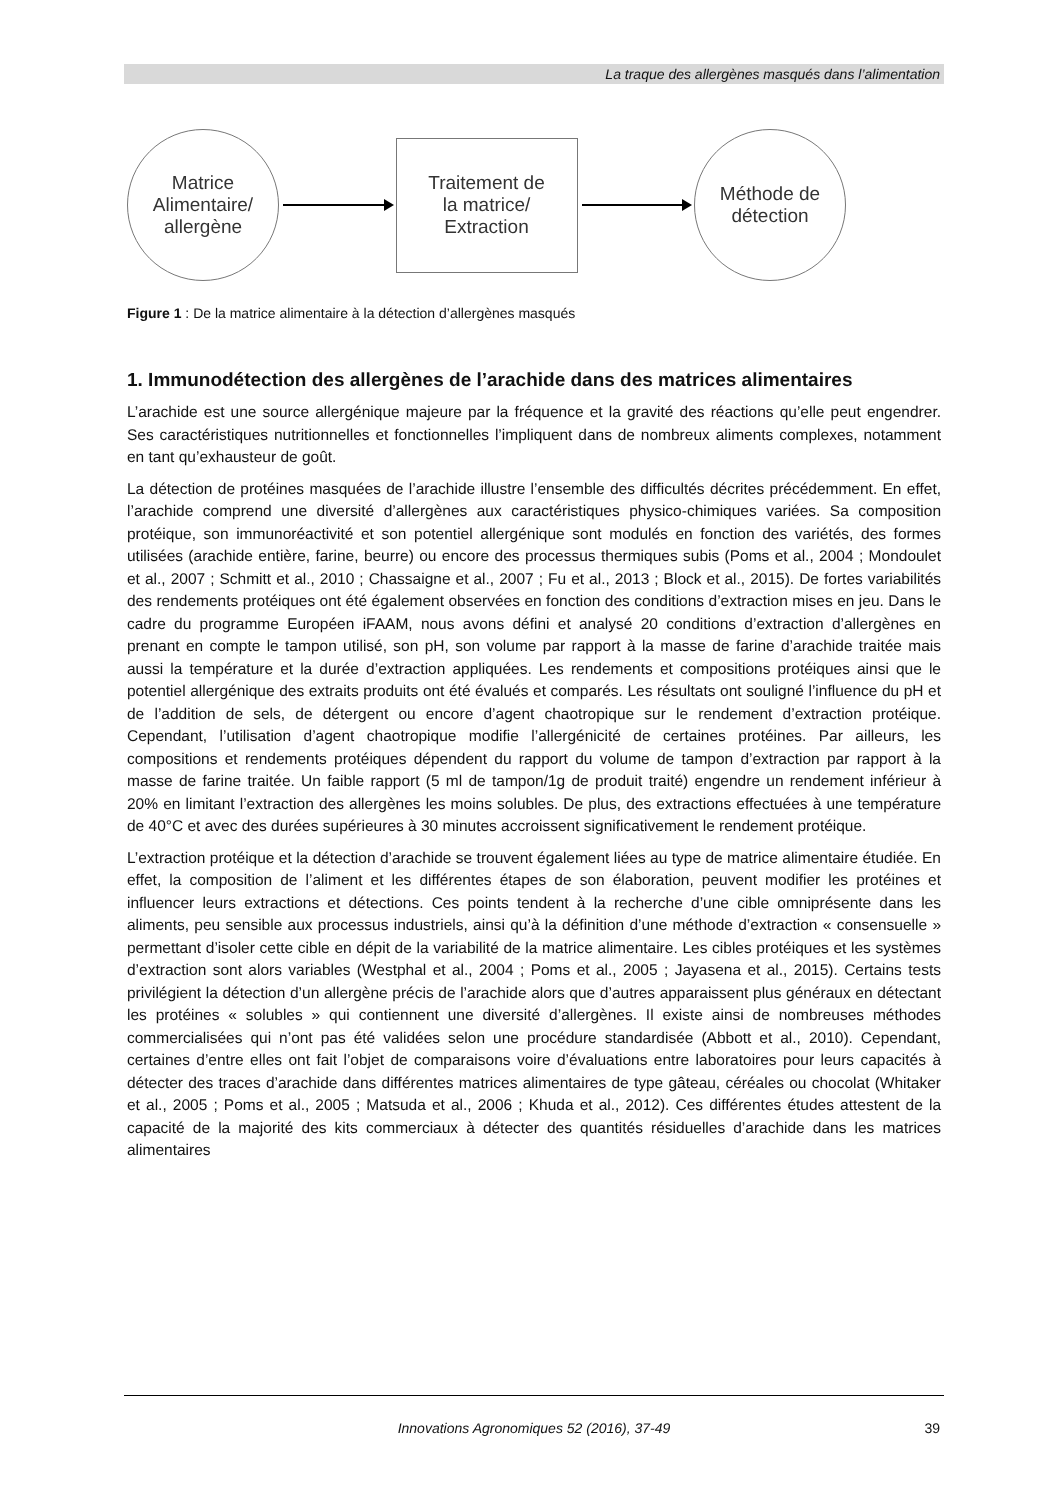La traque des allergènes masqués dans l’alimentation
Matrice
Alimentaire/
allergène
Traitement de
la matrice/
Extraction
Méthode de
détection
Figure 1 : De la matrice alimentaire à la détection d’allergènes masqués
1. Immunodétection des allergènes de l’arachide dans des matrices alimentaires
L’arachide est une source allergénique majeure par la fréquence et la gravité des réactions qu’elle peut engendrer. Ses caractéristiques nutritionnelles et fonctionnelles l’impliquent dans de nombreux aliments complexes, notamment en tant qu’exhausteur de goût.
La détection de protéines masquées de l’arachide illustre l’ensemble des difficultés décrites précédemment. En effet, l’arachide comprend une diversité d’allergènes aux caractéristiques physico-chimiques variées. Sa composition protéique, son immunoréactivité et son potentiel allergénique sont modulés en fonction des variétés, des formes utilisées (arachide entière, farine, beurre) ou encore des processus thermiques subis (Poms et al., 2004 ; Mondoulet et al., 2007 ; Schmitt et al., 2010 ; Chassaigne et al., 2007 ; Fu et al., 2013 ; Block et al., 2015). De fortes variabilités des rendements protéiques ont été également observées en fonction des conditions d’extraction mises en jeu. Dans le cadre du programme Européen iFAAM, nous avons défini et analysé 20 conditions d’extraction d’allergènes en prenant en compte le tampon utilisé, son pH, son volume par rapport à la masse de farine d’arachide traitée mais aussi la température et la durée d’extraction appliquées. Les rendements et compositions protéiques ainsi que le potentiel allergénique des extraits produits ont été évalués et comparés. Les résultats ont souligné l’influence du pH et de l’addition de sels, de détergent ou encore d’agent chaotropique sur le rendement d’extraction protéique. Cependant, l’utilisation d’agent chaotropique modifie l’allergénicité de certaines protéines. Par ailleurs, les compositions et rendements protéiques dépendent du rapport du volume de tampon d’extraction par rapport à la masse de farine traitée. Un faible rapport (5 ml de tampon/1g de produit traité) engendre un rendement inférieur à 20% en limitant l’extraction des allergènes les moins solubles. De plus, des extractions effectuées à une température de 40°C et avec des durées supérieures à 30 minutes accroissent significativement le rendement protéique.
L’extraction protéique et la détection d’arachide se trouvent également liées au type de matrice alimentaire étudiée. En effet, la composition de l’aliment et les différentes étapes de son élaboration, peuvent modifier les protéines et influencer leurs extractions et détections. Ces points tendent à la recherche d’une cible omniprésente dans les aliments, peu sensible aux processus industriels, ainsi qu’à la définition d’une méthode d’extraction « consensuelle » permettant d’isoler cette cible en dépit de la variabilité de la matrice alimentaire. Les cibles protéiques et les systèmes d’extraction sont alors variables (Westphal et al., 2004 ; Poms et al., 2005 ; Jayasena et al., 2015). Certains tests privilégient la détection d’un allergène précis de l’arachide alors que d’autres apparaissent plus généraux en détectant les protéines « solubles » qui contiennent une diversité d’allergènes. Il existe ainsi de nombreuses méthodes commercialisées qui n’ont pas été validées selon une procédure standardisée (Abbott et al., 2010). Cependant, certaines d’entre elles ont fait l’objet de comparaisons voire d’évaluations entre laboratoires pour leurs capacités à détecter des traces d’arachide dans différentes matrices alimentaires de type gâteau, céréales ou chocolat (Whitaker et al., 2005 ; Poms et al., 2005 ; Matsuda et al., 2006 ; Khuda et al., 2012). Ces différentes études attestent de la capacité de la majorité des kits commerciaux à détecter des quantités résiduelles d’arachide dans les matrices alimentaires
Innovations Agronomiques 52 (2016), 37-49 39